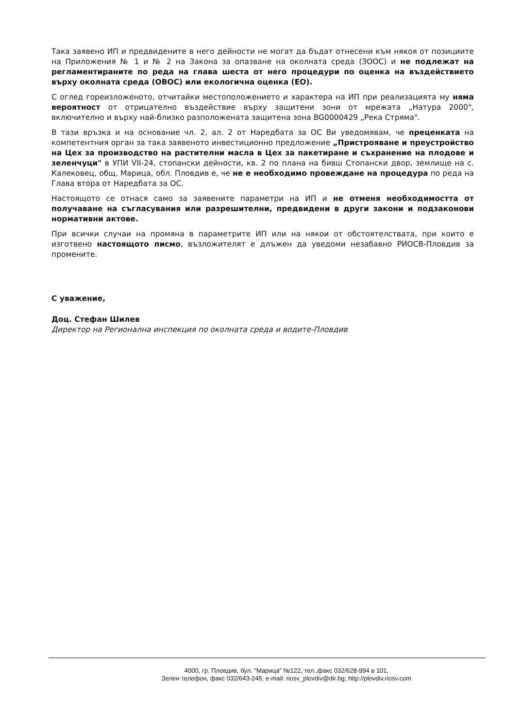Така заявено ИП и предвидените в него дейности не могат да бъдат отнесени към някоя от позициите на Приложения № 1 и № 2 на Закона за опазване на околната среда (ЗООС) и не подлежат на регламентираните по реда на глава шеста от него процедури по оценка на въздействието върху околната среда (ОВОС) или екологична оценка (ЕО).
С оглед гореизложеното, отчитайки местоположението и характера на ИП при реализацията му няма вероятност от отрицателно въздействие върху защитени зони от мрежата „Натура 2000", включително и върху най-близко разположената защитена зона BG0000429 „Река Стряма".
В тази връзка и на основание чл. 2, ал. 2 от Наредбата за ОС Ви уведомявам, че преценката на компетентния орган за така заявеното инвестиционно предложение „Пристрояване и преустройство на Цех за производство на растителни масла в Цех за пакетиране и съхранение на плодове и зеленчуци" в УПИ VII-24, стопански дейности, кв. 2 по плана на бивш Стопански двор, землище на с. Калековец, общ. Марица, обл. Пловдив е, че не е необходимо провеждане на процедура по реда на Глава втора от Наредбата за ОС.
Настоящото се отнася само за заявените параметри на ИП и не отменя необходимостта от получаване на съгласувания или разрешителни, предвидени в други закони и подзаконови нормативни актове.
При всички случаи на промяна в параметрите ИП или на някои от обстоятелствата, при които е изготвено настоящото писмо, възложителят е длъжен да уведоми незабавно РИОСВ-Пловдив за промените.
С уважение,
Доц. Стефан Шилев
Директор на Регионална инспекция по околната среда и водите-Пловдив
4000, гр. Пловдив, бул. "Марица" №122, тел.,факс 032/628-994 в 101,
Зелен телефон, факс 032/643-245, e-mail: riosv_plovdiv@dir.bg; http://plovdiv.riosv.com